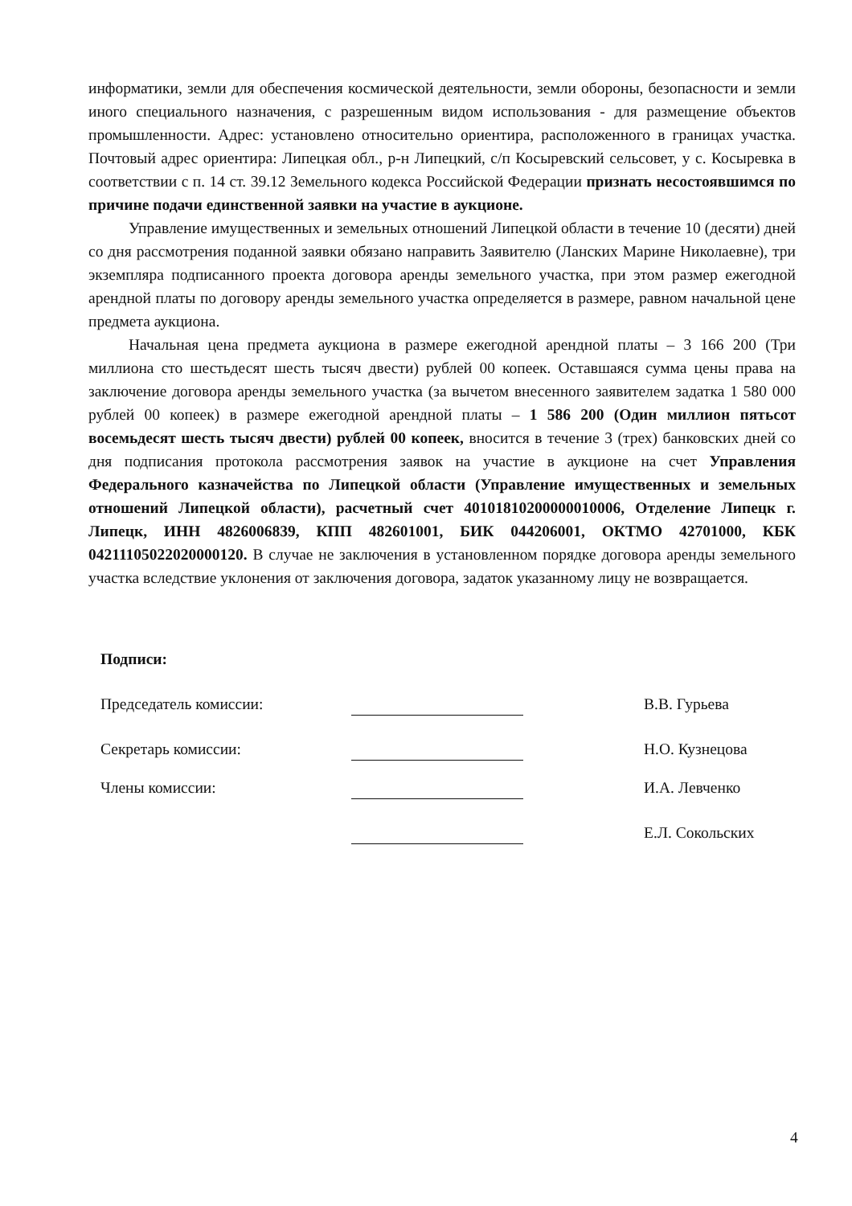информатики, земли для обеспечения космической деятельности, земли обороны, безопасности и земли иного специального назначения, с разрешенным видом использования - для размещение объектов промышленности. Адрес: установлено относительно ориентира, расположенного в границах участка. Почтовый адрес ориентира: Липецкая обл., р-н Липецкий, с/п Косыревский сельсовет, у с. Косыревка в соответствии с п. 14 ст. 39.12 Земельного кодекса Российской Федерации признать несостоявшимся по причине подачи единственной заявки на участие в аукционе.
Управление имущественных и земельных отношений Липецкой области в течение 10 (десяти) дней со дня рассмотрения поданной заявки обязано направить Заявителю (Ланских Марине Николаевне), три экземпляра подписанного проекта договора аренды земельного участка, при этом размер ежегодной арендной платы по договору аренды земельного участка определяется в размере, равном начальной цене предмета аукциона.
Начальная цена предмета аукциона в размере ежегодной арендной платы – 3 166 200 (Три миллиона сто шестьдесят шесть тысяч двести) рублей 00 копеек. Оставшаяся сумма цены права на заключение договора аренды земельного участка (за вычетом внесенного заявителем задатка 1 580 000 рублей 00 копеек) в размере ежегодной арендной платы – 1 586 200 (Один миллион пятьсот восемьдесят шесть тысяч двести) рублей 00 копеек, вносится в течение 3 (трех) банковских дней со дня подписания протокола рассмотрения заявок на участие в аукционе на счет Управления Федерального казначейства по Липецкой области (Управление имущественных и земельных отношений Липецкой области), расчетный счет 40101810200000010006, Отделение Липецк г. Липецк, ИНН 4826006839, КПП 482601001, БИК 044206001, ОКТМО 42701000, КБК 04211105022020000120. В случае не заключения в установленном порядке договора аренды земельного участка вследствие уклонения от заключения договора, задаток указанному лицу не возвращается.
Подписи:
Председатель комиссии: В.В. Гурьева
Секретарь комиссии: Н.О. Кузнецова
Члены комиссии: И.А. Левченко
Е.Л. Сокольских
4